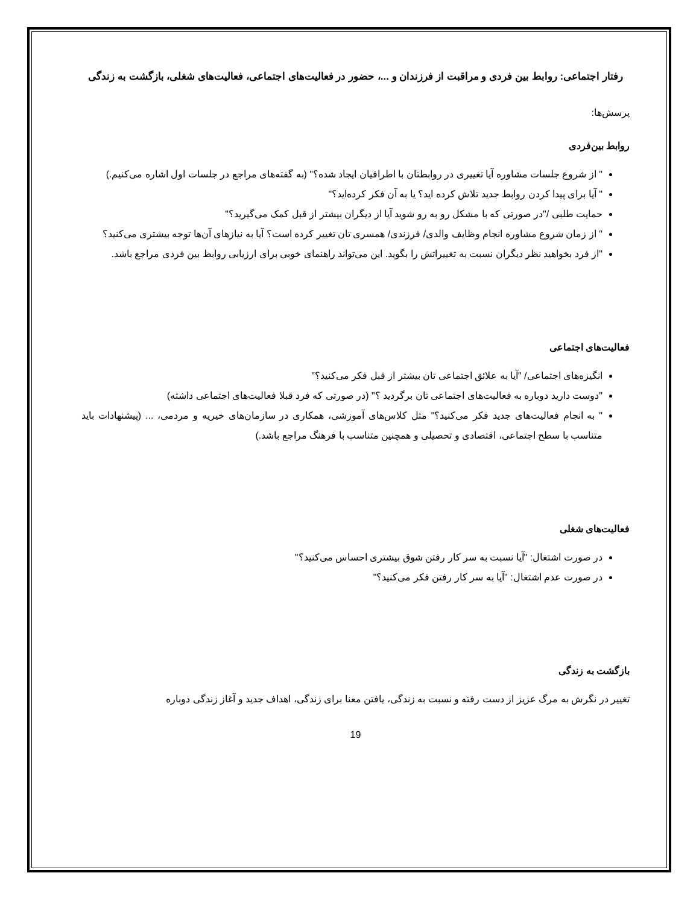رفتار اجتماعی: روابط بین فردی و مراقبت از فرزندان و ...، حضور در فعالیت‌های اجتماعی، فعالیت‌های شغلی، بازگشت به زندگی
پرسش‌ها:
روابط بین‌فردی
" از شروع جلسات مشاوره آیا تغییری در روابطتان با اطرافیان ایجاد شده؟" (به گفته‌های مراجع در جلسات اول اشاره می‌کنیم.)
" آیا برای پیدا کردن روابط جدید تلاش کرده اید؟ یا به آن فکر کرده‌اید؟"
حمایت طلبی /"در صورتی که با مشکل رو به رو شوید آیا از دیگران بیشتر از قبل کمک می‌گیرید؟"
" از زمان شروع مشاوره انجام وظایف والدی/ فرزندی/ همسری تان تغییر کرده است؟ آیا به نیازهای آن‌ها توجه بیشتری می‌کنید؟
"از فرد بخواهید نظر دیگران نسبت به تغییراتش را بگوید. این می‌تواند راهنمای خوبی برای ارزیابی روابط بین فردی مراجع باشد.
فعالیت‌های اجتماعی
انگیزه‌های اجتماعی/ "آیا به علائق اجتماعی تان بیشتر از قبل فکر می‌کنید؟"
"دوست دارید دوباره به فعالیت‌های اجتماعی تان برگردید ؟" (در صورتی که فرد قبلا فعالیت‌های اجتماعی داشته)
" به انجام فعالیت‌های جدید فکر می‌کنید؟" مثل کلاس‌های آموزشی، همکاری در سازمان‌های خیریه و مردمی، ... (پیشنهادات باید متناسب با سطح اجتماعی، اقتصادی و تحصیلی و همچنین متناسب با فرهنگ مراجع باشد.)
فعالیت‌های شغلی
در صورت اشتغال: "آیا نسبت به سر کار رفتن شوق بیشتری احساس می‌کنید؟"
در صورت عدم اشتغال: "آیا به سر کار رفتن فکر می‌کنید؟"
بازگشت به زندگی
تغییر در نگرش به مرگ عزیز از دست رفته و نسبت به زندگی، یافتن معنا برای زندگی، اهداف جدید و آغاز زندگی دوباره
19